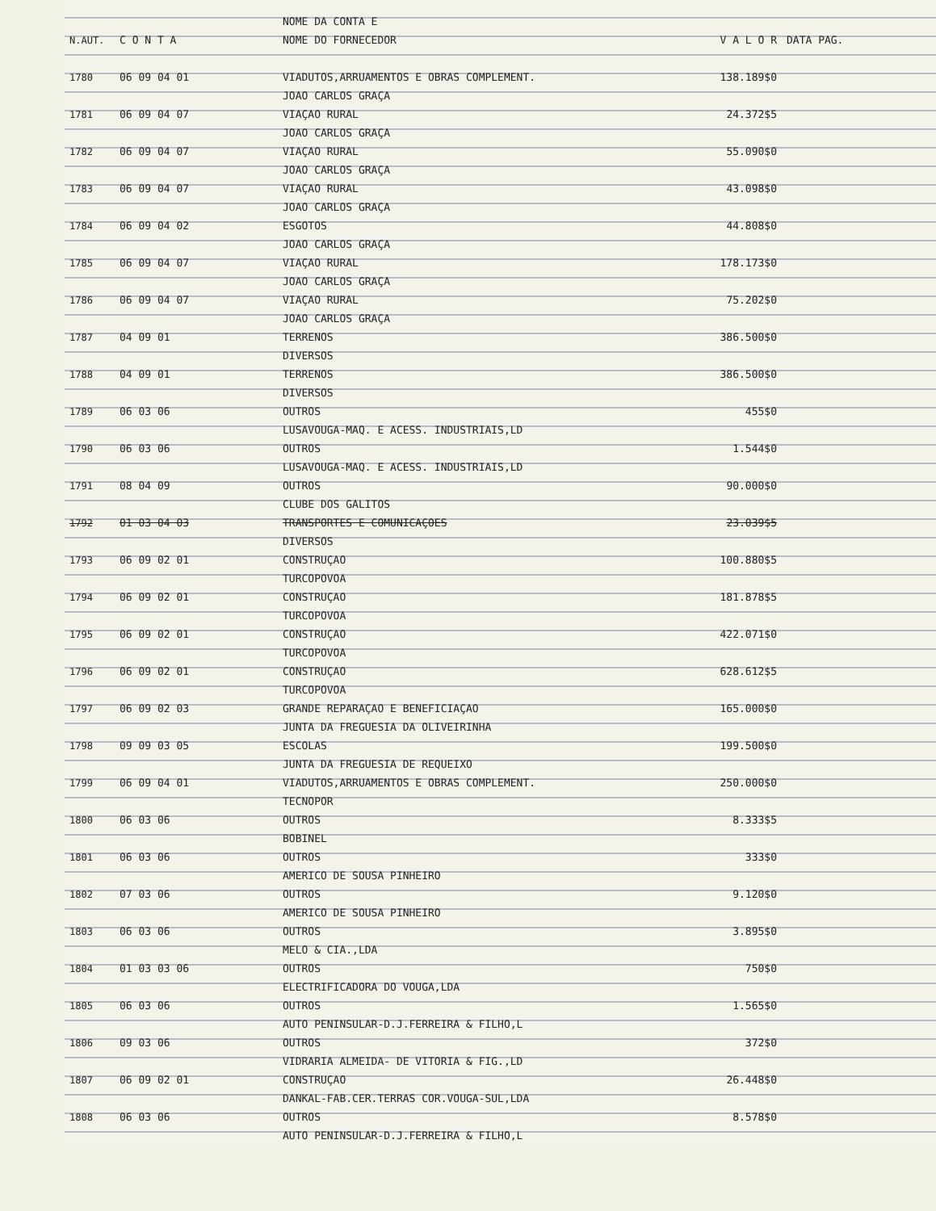| | | NOME DA CONTA E | | |
| --- | --- | --- | --- | --- |
| N.AUT. | C O N T A | NOME DO FORNECEDOR | V A L O R | DATA PAG. |
| 1780 | 06 09 04 01 | VIADUTOS,ARRUAMENTOS E OBRAS COMPLEMENT. | 138.189$0 | |
| | | JOAO CARLOS GRAÇA | | |
| 1781 | 06 09 04 07 | VIAÇAO RURAL | 24.372$5 | |
| | | JOAO CARLOS GRAÇA | | |
| 1782 | 06 09 04 07 | VIAÇAO RURAL | 55.090$0 | |
| | | JOAO CARLOS GRAÇA | | |
| 1783 | 06 09 04 07 | VIAÇAO RURAL | 43.098$0 | |
| | | JOAO CARLOS GRAÇA | | |
| 1784 | 06 09 04 02 | ESGOTOS | 44.808$0 | |
| | | JOAO CARLOS GRAÇA | | |
| 1785 | 06 09 04 07 | VIAÇAO RURAL | 178.173$0 | |
| | | JOAO CARLOS GRAÇA | | |
| 1786 | 06 09 04 07 | VIAÇAO RURAL | 75.202$0 | |
| | | JOAO CARLOS GRAÇA | | |
| 1787 | 04 09 01 | TERRENOS | 386.500$0 | |
| | | DIVERSOS | | |
| 1788 | 04 09 01 | TERRENOS | 386.500$0 | |
| | | DIVERSOS | | |
| 1789 | 06 03 06 | OUTROS | 455$0 | |
| | | LUSAVOUGA-MAQ. E ACESS. INDUSTRIAIS,LD | | |
| 1790 | 06 03 06 | OUTROS | 1.544$0 | |
| | | LUSAVOUGA-MAQ. E ACESS. INDUSTRIAIS,LD | | |
| 1791 | 08 04 09 | OUTROS | 90.000$0 | |
| | | CLUBE DOS GALITOS | | |
| 1792 | 01 03 04 03 | TRANSPORTES E COMUNICAÇOES | 23.039$5 | |
| | | DIVERSOS | | |
| 1793 | 06 09 02 01 | CONSTRUÇAO | 100.880$5 | |
| | | TURCOPOVOA | | |
| 1794 | 06 09 02 01 | CONSTRUÇAO | 181.878$5 | |
| | | TURCOPOVOA | | |
| 1795 | 06 09 02 01 | CONSTRUÇAO | 422.071$0 | |
| | | TURCOPOVOA | | |
| 1796 | 06 09 02 01 | CONSTRUÇAO | 628.612$5 | |
| | | TURCOPOVOA | | |
| 1797 | 06 09 02 03 | GRANDE REPARAÇAO E BENEFICIAÇAO | 165.000$0 | |
| | | JUNTA DA FREGUESIA DA OLIVEIRINHA | | |
| 1798 | 09 09 03 05 | ESCOLAS | 199.500$0 | |
| | | JUNTA DA FREGUESIA DE REQUEIXO | | |
| 1799 | 06 09 04 01 | VIADUTOS,ARRUAMENTOS E OBRAS COMPLEMENT. | 250.000$0 | |
| | | TECNOPOR | | |
| 1800 | 06 03 06 | OUTROS | 8.333$5 | |
| | | BOBINEL | | |
| 1801 | 06 03 06 | OUTROS | 333$0 | |
| | | AMERICO DE SOUSA PINHEIRO | | |
| 1802 | 07 03 06 | OUTROS | 9.120$0 | |
| | | AMERICO DE SOUSA PINHEIRO | | |
| 1803 | 06 03 06 | OUTROS | 3.895$0 | |
| | | MELO & CIA.,LDA | | |
| 1804 | 01 03 03 06 | OUTROS | 750$0 | |
| | | ELECTRIFICADORA DO VOUGA,LDA | | |
| 1805 | 06 03 06 | OUTROS | 1.565$0 | |
| | | AUTO PENINSULAR-D.J.FERREIRA & FILHO,L | | |
| 1806 | 09 03 06 | OUTROS | 372$0 | |
| | | VIDRARIA ALMEIDA- DE VITORIA & FIG.,LD | | |
| 1807 | 06 09 02 01 | CONSTRUÇAO | 26.448$0 | |
| | | DANKAL-FAB.CER.TERRAS COR.VOUGA-SUL,LDA | | |
| 1808 | 06 03 06 | OUTROS | 8.578$0 | |
| | | AUTO PENINSULAR-D.J.FERREIRA & FILHO,L | | |